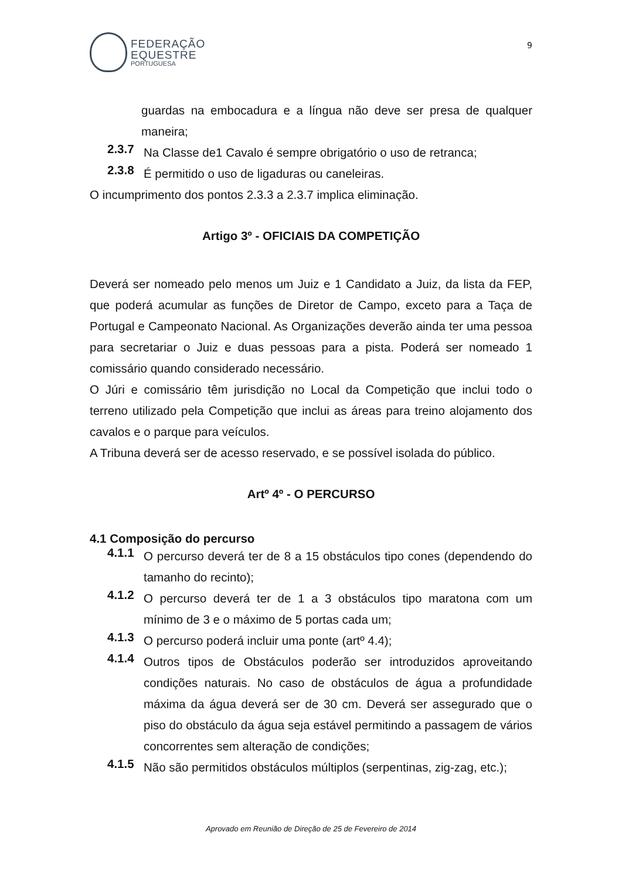FEDERAÇÃO
EQUESTRE
PORTUGUESA
9
guardas na embocadura e a língua não deve ser presa de qualquer maneira;
2.3.7 Na Classe de1 Cavalo é sempre obrigatório o uso de retranca;
2.3.8 É permitido o uso de ligaduras ou caneleiras.
O incumprimento dos pontos 2.3.3 a 2.3.7 implica eliminação.
Artigo 3º - OFICIAIS DA COMPETIÇÃO
Deverá ser nomeado pelo menos um Juiz e 1 Candidato a Juiz, da lista da FEP, que poderá acumular as funções de Diretor de Campo, exceto para a Taça de Portugal e Campeonato Nacional. As Organizações deverão ainda ter uma pessoa para secretariar o Juiz e duas pessoas para a pista. Poderá ser nomeado 1 comissário quando considerado necessário.
O Júri e comissário têm jurisdição no Local da Competição que inclui todo o terreno utilizado pela Competição que inclui as áreas para treino alojamento dos cavalos e o parque para veículos.
A Tribuna deverá ser de acesso reservado, e se possível isolada do público.
Artº 4º - O PERCURSO
4.1 Composição do percurso
4.1.1 O percurso deverá ter de 8 a 15 obstáculos tipo cones (dependendo do tamanho do recinto);
4.1.2 O percurso deverá ter de 1 a 3 obstáculos tipo maratona com um mínimo de 3 e o máximo de 5 portas cada um;
4.1.3 O percurso poderá incluir uma ponte (artº 4.4);
4.1.4 Outros tipos de Obstáculos poderão ser introduzidos aproveitando condições naturais. No caso de obstáculos de água a profundidade máxima da água deverá ser de 30 cm. Deverá ser assegurado que o piso do obstáculo da água seja estável permitindo a passagem de vários concorrentes sem alteração de condições;
4.1.5 Não são permitidos obstáculos múltiplos (serpentinas, zig-zag, etc.);
Aprovado em Reunião de Direção de 25 de Fevereiro de 2014